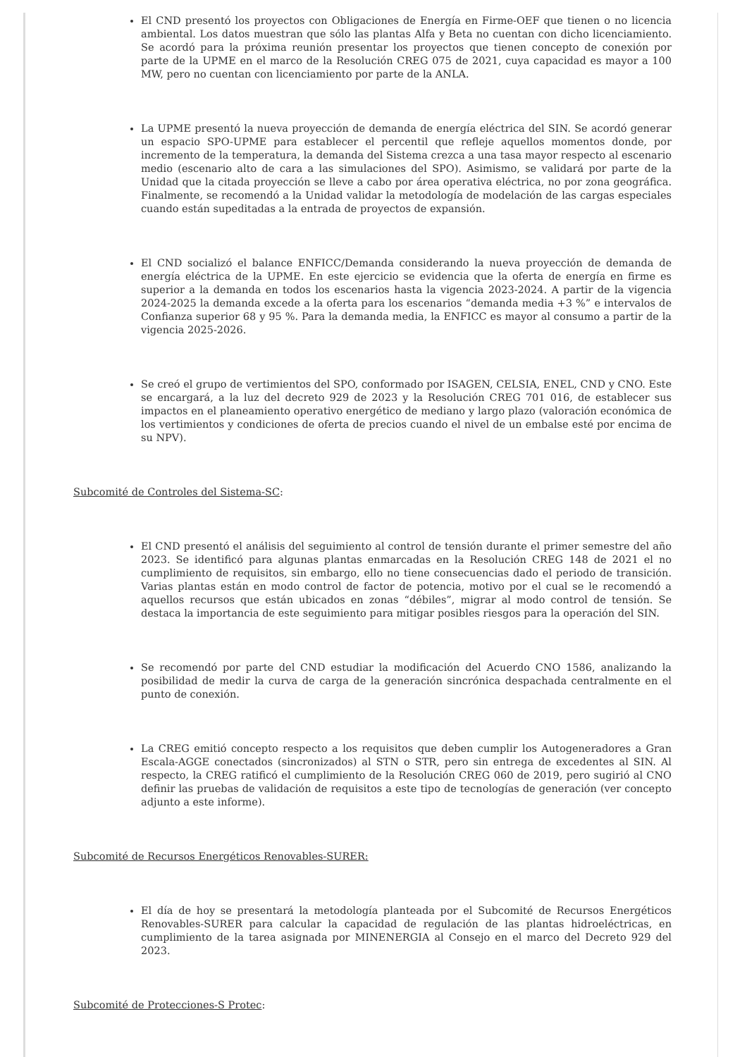El CND presentó los proyectos con Obligaciones de Energía en Firme-OEF que tienen o no licencia ambiental. Los datos muestran que sólo las plantas Alfa y Beta no cuentan con dicho licenciamiento. Se acordó para la próxima reunión presentar los proyectos que tienen concepto de conexión por parte de la UPME en el marco de la Resolución CREG 075 de 2021, cuya capacidad es mayor a 100 MW, pero no cuentan con licenciamiento por parte de la ANLA.
La UPME presentó la nueva proyección de demanda de energía eléctrica del SIN. Se acordó generar un espacio SPO-UPME para establecer el percentil que refleje aquellos momentos donde, por incremento de la temperatura, la demanda del Sistema crezca a una tasa mayor respecto al escenario medio (escenario alto de cara a las simulaciones del SPO). Asimismo, se validará por parte de la Unidad que la citada proyección se lleve a cabo por área operativa eléctrica, no por zona geográfica. Finalmente, se recomendó a la Unidad validar la metodología de modelación de las cargas especiales cuando están supeditadas a la entrada de proyectos de expansión.
El CND socializó el balance ENFICC/Demanda considerando la nueva proyección de demanda de energía eléctrica de la UPME. En este ejercicio se evidencia que la oferta de energía en firme es superior a la demanda en todos los escenarios hasta la vigencia 2023-2024. A partir de la vigencia 2024-2025 la demanda excede a la oferta para los escenarios “demanda media +3 %” e intervalos de Confianza superior 68 y 95 %. Para la demanda media, la ENFICC es mayor al consumo a partir de la vigencia 2025-2026.
Se creó el grupo de vertimientos del SPO, conformado por ISAGEN, CELSIA, ENEL, CND y CNO. Este se encargará, a la luz del decreto 929 de 2023 y la Resolución CREG 701 016, de establecer sus impactos en el planeamiento operativo energético de mediano y largo plazo (valoración económica de los vertimientos y condiciones de oferta de precios cuando el nivel de un embalse esté por encima de su NPV).
Subcomité de Controles del Sistema-SC:
El CND presentó el análisis del seguimiento al control de tensión durante el primer semestre del año 2023. Se identificó para algunas plantas enmarcadas en la Resolución CREG 148 de 2021 el no cumplimiento de requisitos, sin embargo, ello no tiene consecuencias dado el periodo de transición. Varias plantas están en modo control de factor de potencia, motivo por el cual se le recomendó a aquellos recursos que están ubicados en zonas “débiles”, migrar al modo control de tensión. Se destaca la importancia de este seguimiento para mitigar posibles riesgos para la operación del SIN.
Se recomendó por parte del CND estudiar la modificación del Acuerdo CNO 1586, analizando la posibilidad de medir la curva de carga de la generación sincrónica despachada centralmente en el punto de conexión.
La CREG emitió concepto respecto a los requisitos que deben cumplir los Autogeneradores a Gran Escala-AGGE conectados (sincronizados) al STN o STR, pero sin entrega de excedentes al SIN. Al respecto, la CREG ratificó el cumplimiento de la Resolución CREG 060 de 2019, pero sugirió al CNO definir las pruebas de validación de requisitos a este tipo de tecnologías de generación (ver concepto adjunto a este informe).
Subcomité de Recursos Energéticos Renovables-SURER:
El día de hoy se presentará la metodología planteada por el Subcomité de Recursos Energéticos Renovables-SURER para calcular la capacidad de regulación de las plantas hidroeléctricas, en cumplimiento de la tarea asignada por MINENERGIA al Consejo en el marco del Decreto 929 del 2023.
Subcomité de Protecciones-S Protec: